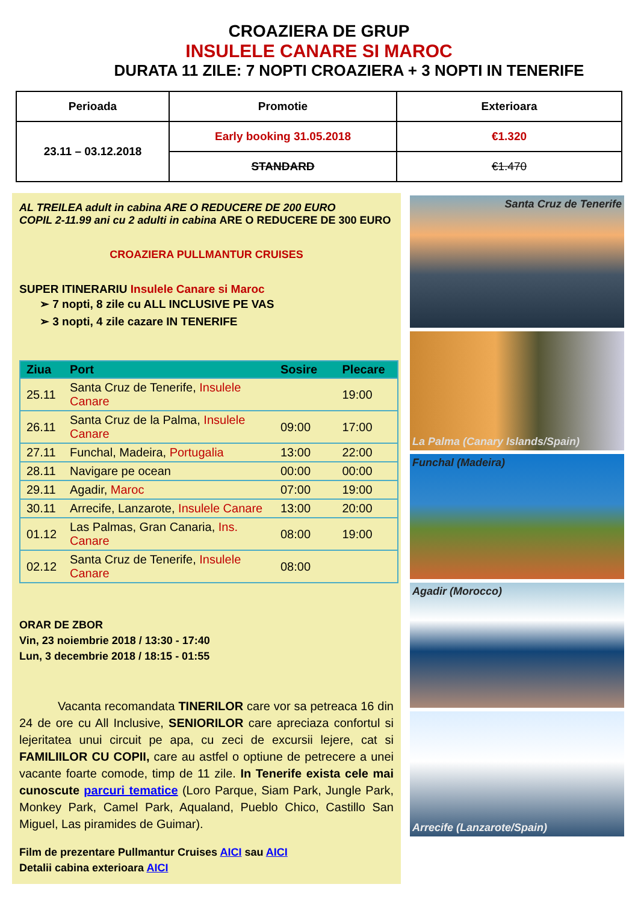CROAZIERA DE GRUP
INSULELE CANARE SI MAROC
DURATA 11 ZILE: 7 NOPTI CROAZIERA + 3 NOPTI IN TENERIFE
| Perioada | Promotie | Exterioara |
| --- | --- | --- |
| 23.11 – 03.12.2018 | Early booking 31.05.2018 | €1.320 |
| | STANDARD | €1.470 |
AL TREILEA adult in cabina ARE O REDUCERE DE 200 EURO
COPIL 2-11.99 ani cu 2 adulti in cabina ARE O REDUCERE DE 300 EURO
CROAZIERA PULLMANTUR CRUISES
SUPER ITINERARIU Insulele Canare si Maroc
➢ 7 nopti, 8 zile cu ALL INCLUSIVE PE VAS
➢ 3 nopti, 4 zile cazare IN TENERIFE
| Ziua | Port | Sosire | Plecare |
| --- | --- | --- | --- |
| 25.11 | Santa Cruz de Tenerife, Insulele Canare | | 19:00 |
| 26.11 | Santa Cruz de la Palma, Insulele Canare | 09:00 | 17:00 |
| 27.11 | Funchal, Madeira, Portugalia | 13:00 | 22:00 |
| 28.11 | Navigare pe ocean | 00:00 | 00:00 |
| 29.11 | Agadir, Maroc | 07:00 | 19:00 |
| 30.11 | Arrecife, Lanzarote, Insulele Canare | 13:00 | 20:00 |
| 01.12 | Las Palmas, Gran Canaria, Ins. Canare | 08:00 | 19:00 |
| 02.12 | Santa Cruz de Tenerife, Insulele Canare | 08:00 | |
ORAR DE ZBOR
Vin, 23 noiembrie 2018 / 13:30 - 17:40
Lun, 3 decembrie 2018 / 18:15 - 01:55
Vacanta recomandata TINERILOR care vor sa petreaca 16 din 24 de ore cu All Inclusive, SENIORILOR care apreciaza confortul si lejeritatea unui circuit pe apa, cu zeci de excursii lejere, cat si FAMILIILOR CU COPII, care au astfel o optiune de petrecere a unei vacante foarte comode, timp de 11 zile. In Tenerife exista cele mai cunoscute parcuri tematice (Loro Parque, Siam Park, Jungle Park, Monkey Park, Camel Park, Aqualand, Pueblo Chico, Castillo San Miguel, Las piramides de Guimar).
Film de prezentare Pullmantur Cruises AICI sau AICI
Detalii cabina exterioara AICI
Santa Cruz de Tenerife
La Palma (Canary Islands/Spain)
Funchal (Madeira)
Agadir (Morocco)
Arrecife (Lanzarote/Spain)